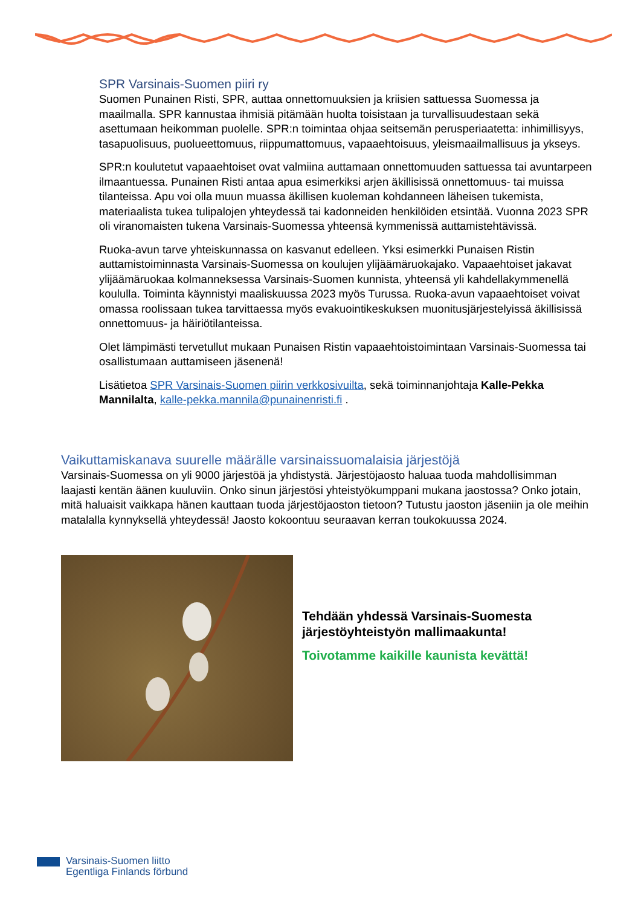SPR Varsinais-Suomen piiri ry
Suomen Punainen Risti, SPR, auttaa onnettomuuksien ja kriisien sattuessa Suomessa ja maailmalla. SPR kannustaa ihmisiä pitämään huolta toisistaan ja turvallisuudestaan sekä asettumaan heikomman puolelle. SPR:n toimintaa ohjaa seitsemän perusperiaatetta: inhimillisyys, tasapuolisuus, puolueettomuus, riippumattomuus, vapaaehtoisuus, yleismaailmallisuus ja ykseys.
SPR:n koulutetut vapaaehtoiset ovat valmiina auttamaan onnettomuuden sattuessa tai avuntarpeen ilmaantuessa. Punainen Risti antaa apua esimerkiksi arjen äkillisissä onnettomuus- tai muissa tilanteissa. Apu voi olla muun muassa äkillisen kuoleman kohdanneen läheisen tukemista, materiaalista tukea tulipalojen yhteydessä tai kadonneiden henkilöiden etsintää. Vuonna 2023 SPR oli viranomaisten tukena Varsinais-Suomessa yhteensä kymmenissä auttamistehtävissä.
Ruoka-avun tarve yhteiskunnassa on kasvanut edelleen. Yksi esimerkki Punaisen Ristin auttamistoiminnasta Varsinais-Suomessa on koulujen ylijäämäruokajako. Vapaaehtoiset jakavat ylijäämäruokaa kolmanneksessa Varsinais-Suomen kunnista, yhteensä yli kahdellakymmenellä koululla. Toiminta käynnistyi maaliskuussa 2023 myös Turussa. Ruoka-avun vapaaehtoiset voivat omassa roolissaan tukea tarvittaessa myös evakuointikeskuksen muonitusjärjestelyissä äkillisissä onnettomuus- ja häiriötilanteissa.
Olet lämpimästi tervetullut mukaan Punaisen Ristin vapaaehtoistoimintaan Varsinais-Suomessa tai osallistumaan auttamiseen jäsenenä!
Lisätietoa SPR Varsinais-Suomen piirin verkkosivuilta, sekä toiminnanjohtaja Kalle-Pekka Mannilalta, kalle-pekka.mannila@punainenristi.fi .
Vaikuttamiskanava suurelle määrälle varsinaissuomalaisia järjestöjä
Varsinais-Suomessa on yli 9000 järjestöä ja yhdistystä. Järjestöjaosto haluaa tuoda mahdollisimman laajasti kentän äänen kuuluviin. Onko sinun järjestösi yhteistyökumppani mukana jaostossa? Onko jotain, mitä haluaisit vaikkapa hänen kauttaan tuoda järjestöjaoston tietoon? Tutustu jaoston jäseniin ja ole meihin matalalla kynnyksellä yhteydessä! Jaosto kokoontuu seuraavan kerran toukokuussa 2024.
Tehdään yhdessä Varsinais-Suomesta järjestöyhteistyön mallimaakunta!
Toivotamme kaikille kaunista kevättä!
Varsinais-Suomen liitto
Egentliga Finlands förbund